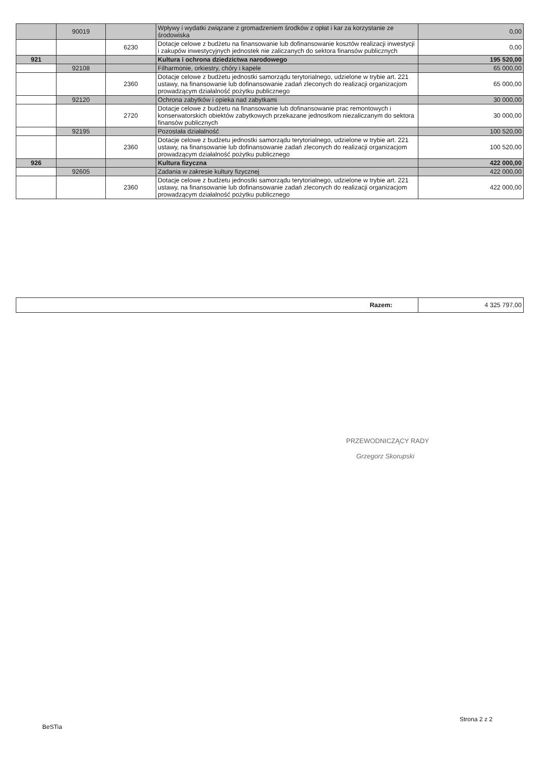| | 90019 | | Wpływy i wydatki związane z gromadzeniem środków z opłat i kar za korzystanie ze środowiska | 0,00 |
| | | 6230 | Dotacje celowe z budżetu na finansowanie lub dofinansowanie kosztów realizacji inwestycji i zakupów inwestycyjnych jednostek nie zaliczanych do sektora finansów publicznych | 0,00 |
| 921 | | | Kultura i ochrona dziedzictwa narodowego | 195 520,00 |
| | 92108 | | Filharmonie, orkiestry, chóry i kapele | 65 000,00 |
| | | 2360 | Dotacje celowe z budżetu jednostki samorządu terytorialnego, udzielone w trybie art. 221 ustawy, na finansowanie lub dofinansowanie zadań zleconych do realizacji organizacjom prowadzącym działalność pożytku publicznego | 65 000,00 |
| | 92120 | | Ochrona zabytków i opieka nad zabytkami | 30 000,00 |
| | | 2720 | Dotacje celowe z budżetu na finansowanie lub dofinansowanie prac remontowych i konserwatorskich obiektów zabytkowych przekazane jednostkom niezaliczanym do sektora finansów publicznych | 30 000,00 |
| | 92195 | | Pozostała działalność | 100 520,00 |
| | | 2360 | Dotacje celowe z budżetu jednostki samorządu terytorialnego, udzielone w trybie art. 221 ustawy, na finansowanie lub dofinansowanie zadań zleconych do realizacji organizacjom prowadzącym działalność pożytku publicznego | 100 520,00 |
| 926 | | | Kultura fizyczna | 422 000,00 |
| | 92605 | | Zadania w zakresie kultury fizycznej | 422 000,00 |
| | | 2360 | Dotacje celowe z budżetu jednostki samorządu terytorialnego, udzielone w trybie art. 221 ustawy, na finansowanie lub dofinansowanie zadań zleconych do realizacji organizacjom prowadzącym działalność pożytku publicznego | 422 000,00 |
| Razem: | 4 325 797,00 |
PRZEWODNICZĄCY RADY
Grzegorz Skorupski
BeSTia
Strona 2 z 2